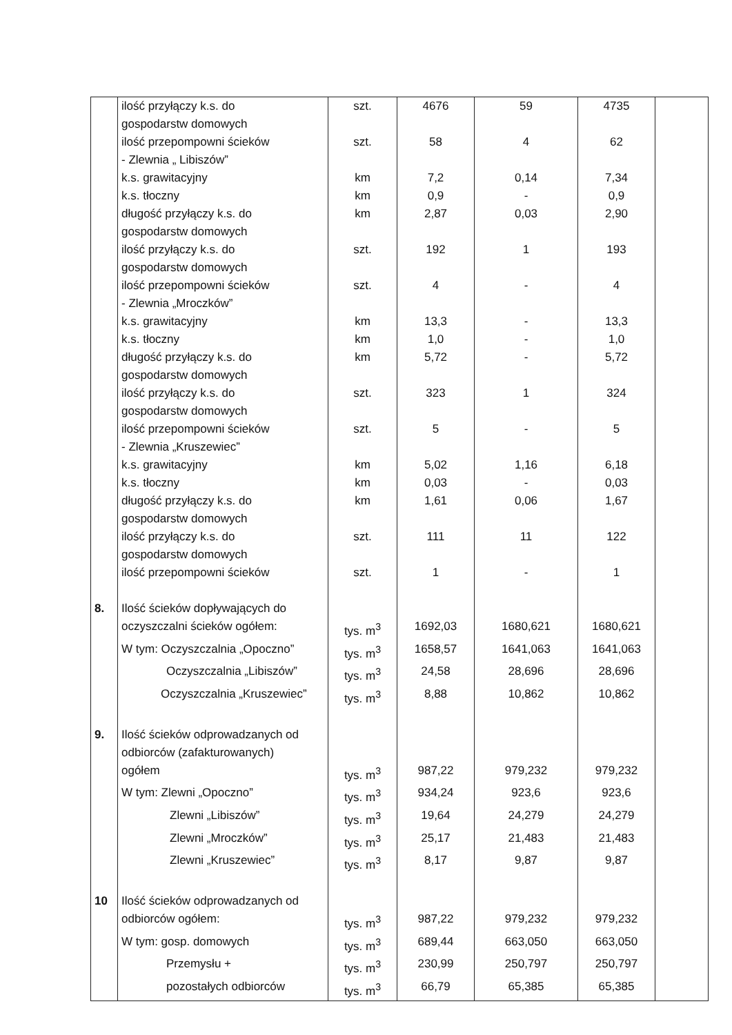| | ilość przyłączy k.s. do gospodarstw domowych | szt. | 4676 | 59 | 4735 | |
| | ilość przepompowni ścieków - Zlewnia „ Libiszów” | szt. | 58 | 4 | 62 | |
| | k.s. grawitacyjny | km | 7,2 | 0,14 | 7,34 | |
| | k.s. tłoczny | km | 0,9 | - | 0,9 | |
| | długość przyłączy k.s. do gospodarstw domowych | km | 2,87 | 0,03 | 2,90 | |
| | ilość przyłączy k.s. do gospodarstw domowych | szt. | 192 | 1 | 193 | |
| | ilość przepompowni ścieków - Zlewnia „Mroczków” | szt. | 4 | - | 4 | |
| | k.s. grawitacyjny | km | 13,3 | - | 13,3 | |
| | k.s. tłoczny | km | 1,0 | - | 1,0 | |
| | długość przyłączy k.s. do gospodarstw domowych | km | 5,72 | - | 5,72 | |
| | ilość przyłączy k.s. do gospodarstw domowych | szt. | 323 | 1 | 324 | |
| | ilość przepompowni ścieków - Zlewnia „Kruszewiec” | szt. | 5 | - | 5 | |
| | k.s. grawitacyjny | km | 5,02 | 1,16 | 6,18 | |
| | k.s. tłoczny | km | 0,03 | - | 0,03 | |
| | długość przyłączy k.s. do gospodarstw domowych | km | 1,61 | 0,06 | 1,67 | |
| | ilość przyłączy k.s. do gospodarstw domowych | szt. | 111 | 11 | 122 | |
| | ilość przepompowni ścieków | szt. | 1 | - | 1 | |
| 8. | Ilość ścieków dopływających do | | | | | |
| | oczyszczalni ścieków ogółem: | tys. m<sup>3</sup> | 1692,03 | 1680,621 | 1680,621 | |
| | W tym: Oczyszczalnia „Opoczno” | tys. m<sup>3</sup> | 1658,57 | 1641,063 | 1641,063 | |
| | Oczyszczalnia „Libiszów” | tys. m<sup>3</sup> | 24,58 | 28,696 | 28,696 | |
| | Oczyszczalnia „Kruszewiec” | tys. m<sup>3</sup> | 8,88 | 10,862 | 10,862 | |
| 9. | Ilość ścieków odprowadzanych od odbiorców (zafakturowanych) | | | | | |
| | ogółem | tys. m<sup>3</sup> | 987,22 | 979,232 | 979,232 | |
| | W tym: Zlewni „Opoczno” | tys. m<sup>3</sup> | 934,24 | 923,6 | 923,6 | |
| | Zlewni „Libiszów” | tys. m<sup>3</sup> | 19,64 | 24,279 | 24,279 | |
| | Zlewni „Mroczków” | tys. m<sup>3</sup> | 25,17 | 21,483 | 21,483 | |
| | Zlewni „Kruszewiec” | tys. m<sup>3</sup> | 8,17 | 9,87 | 9,87 | |
| 10 | Ilość ścieków odprowadzanych od | | | | | |
| | odbiorców ogółem: | tys. m<sup>3</sup> | 987,22 | 979,232 | 979,232 | |
| | W tym: gosp. domowych | tys. m<sup>3</sup> | 689,44 | 663,050 | 663,050 | |
| | Przemysłu + | tys. m<sup>3</sup> | 230,99 | 250,797 | 250,797 | |
| | pozostałych odbiorców | tys. m<sup>3</sup> | 66,79 | 65,385 | 65,385 | |